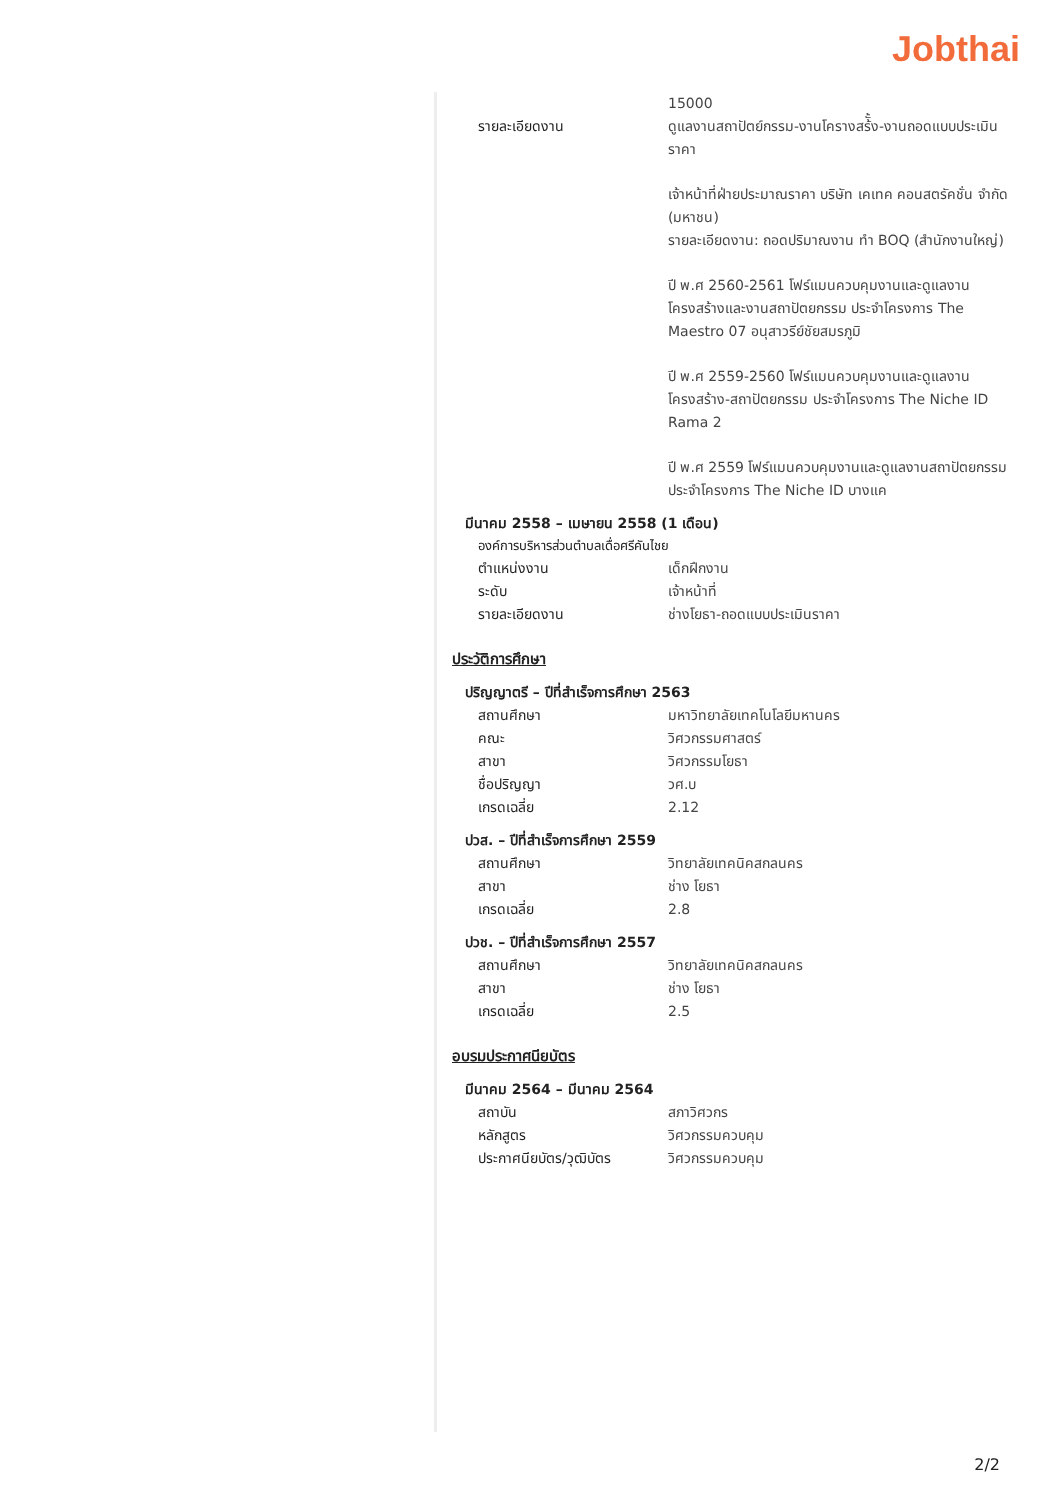Jobthai
15000
รายละเอียดงาน ดูแลงานสถาปัตย์กรรม-งานโครางสร้ั้ง-งานถอดแบบประเมินราคา
เจ้าหน้าที่ฝ่ายประมาณราคา บริษัท เคเทค คอนสตรัคชั่น จำกัด (มหาชน)
รายละเอียดงาน: ถอดปริมาณงาน ทำ BOQ (สำนักงานใหญ่)
ปี พ.ศ 2560-2561 โฟร์แมนควบคุมงานและดูแลงานโครงสร้างและงานสถาปัตยกรรม ประจำโครงการ The Maestro 07 อนุสาวรีย์ชัยสมรภูมิ
ปี พ.ศ 2559-2560 โฟร์แมนควบคุมงานและดูแลงานโครงสร้าง-สถาปัตยกรรม ประจำโครงการ The Niche ID Rama 2
ปี พ.ศ 2559 โฟร์แมนควบคุมงานและดูแลงานสถาปัตยกรรม ประจำโครงการ The Niche ID บางแค
มีนาคม 2558 – เมษายน 2558 (1 เดือน)
องค์การบริหารส่วนตำบลเดื่อศรีคันไชย
ตำแหน่งงาน เด็กฝึกงาน
ระดับ เจ้าหน้าที่
รายละเอียดงาน ช่างโยธา-ถอดแบบประเมินราคา
ประวัติการศึกษา
ปริญญาตรี – ปีที่สำเร็จการศึกษา 2563
สถานศึกษา มหาวิทยาลัยเทคโนโลยีมหานคร
คณะ วิศวกรรมศาสตร์
สาขา วิศวกรรมโยธา
ชื่อปริญญา วศ.บ
เกรดเฉลี่ย 2.12
ปวส. – ปีที่สำเร็จการศึกษา 2559
สถานศึกษา วิทยาลัยเทคนิคสกลนคร
สาขา ช่าง โยธา
เกรดเฉลี่ย 2.8
ปวช. – ปีที่สำเร็จการศึกษา 2557
สถานศึกษา วิทยาลัยเทคนิคสกลนคร
สาขา ช่าง โยธา
เกรดเฉลี่ย 2.5
อบรมประกาศนียบัตร
มีนาคม 2564 – มีนาคม 2564
สถาบัน สภาวิศวกร
หลักสูตร วิศวกรรมควบคุม
ประกาศนียบัตร/วุฒิบัตร วิศวกรรมควบคุม
2/2